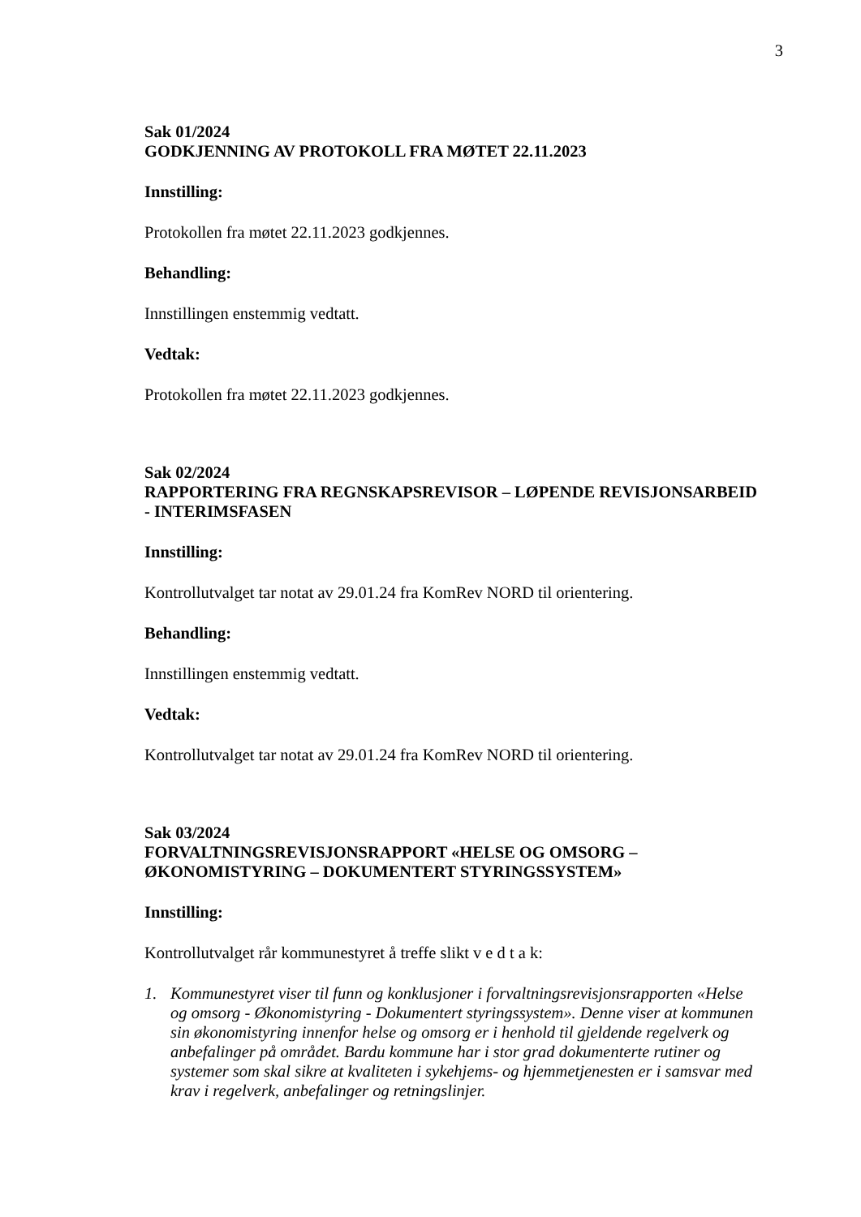3
Sak 01/2024
GODKJENNING AV PROTOKOLL FRA MØTET 22.11.2023
Innstilling:
Protokollen fra møtet 22.11.2023 godkjennes.
Behandling:
Innstillingen enstemmig vedtatt.
Vedtak:
Protokollen fra møtet 22.11.2023 godkjennes.
Sak 02/2024
RAPPORTERING FRA REGNSKAPSREVISOR – LØPENDE REVISJONSARBEID - INTERIMSFASEN
Innstilling:
Kontrollutvalget tar notat av 29.01.24 fra KomRev NORD til orientering.
Behandling:
Innstillingen enstemmig vedtatt.
Vedtak:
Kontrollutvalget tar notat av 29.01.24 fra KomRev NORD til orientering.
Sak 03/2024
FORVALTNINGSREVISJONSRAPPORT «HELSE OG OMSORG – ØKONOMISTYRING – DOKUMENTERT STYRINGSSYSTEM»
Innstilling:
Kontrollutvalget rår kommunestyret å treffe slikt v e d t a k:
1. Kommunestyret viser til funn og konklusjoner i forvaltningsrevisjonsrapporten «Helse og omsorg - Økonomistyring - Dokumentert styringssystem». Denne viser at kommunen sin økonomistyring innenfor helse og omsorg er i henhold til gjeldende regelverk og anbefalinger på området. Bardu kommune har i stor grad dokumenterte rutiner og systemer som skal sikre at kvaliteten i sykehjems- og hjemmetjenesten er i samsvar med krav i regelverk, anbefalinger og retningslinjer.